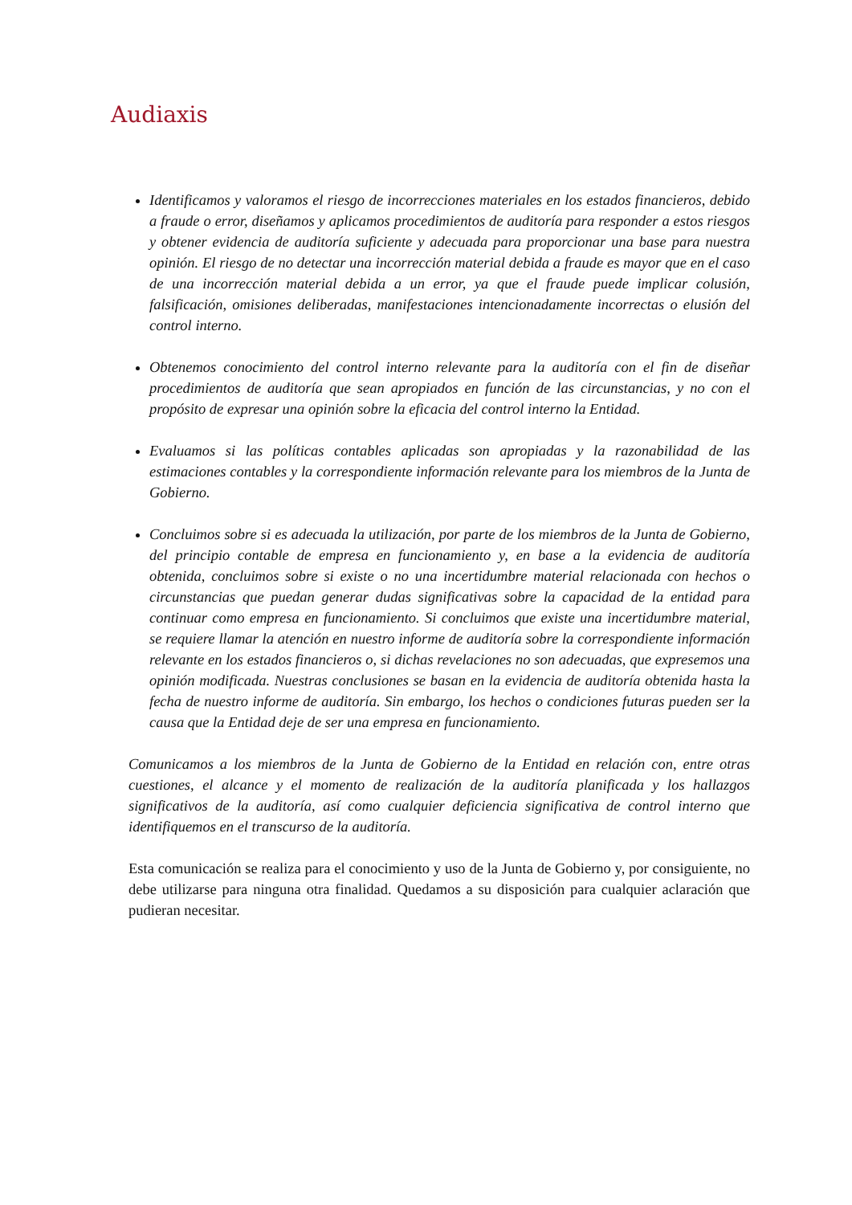Audiaxis
Identificamos y valoramos el riesgo de incorrecciones materiales en los estados financieros, debido a fraude o error, diseñamos y aplicamos procedimientos de auditoría para responder a estos riesgos y obtener evidencia de auditoría suficiente y adecuada para proporcionar una base para nuestra opinión. El riesgo de no detectar una incorrección material debida a fraude es mayor que en el caso de una incorrección material debida a un error, ya que el fraude puede implicar colusión, falsificación, omisiones deliberadas, manifestaciones intencionadamente incorrectas o elusión del control interno.
Obtenemos conocimiento del control interno relevante para la auditoría con el fin de diseñar procedimientos de auditoría que sean apropiados en función de las circunstancias, y no con el propósito de expresar una opinión sobre la eficacia del control interno la Entidad.
Evaluamos si las políticas contables aplicadas son apropiadas y la razonabilidad de las estimaciones contables y la correspondiente información relevante para los miembros de la Junta de Gobierno.
Concluimos sobre si es adecuada la utilización, por parte de los miembros de la Junta de Gobierno, del principio contable de empresa en funcionamiento y, en base a la evidencia de auditoría obtenida, concluimos sobre si existe o no una incertidumbre material relacionada con hechos o circunstancias que puedan generar dudas significativas sobre la capacidad de la entidad para continuar como empresa en funcionamiento. Si concluimos que existe una incertidumbre material, se requiere llamar la atención en nuestro informe de auditoría sobre la correspondiente información relevante en los estados financieros o, si dichas revelaciones no son adecuadas, que expresemos una opinión modificada. Nuestras conclusiones se basan en la evidencia de auditoría obtenida hasta la fecha de nuestro informe de auditoría. Sin embargo, los hechos o condiciones futuras pueden ser la causa que la Entidad deje de ser una empresa en funcionamiento.
Comunicamos a los miembros de la Junta de Gobierno de la Entidad en relación con, entre otras cuestiones, el alcance y el momento de realización de la auditoría planificada y los hallazgos significativos de la auditoría, así como cualquier deficiencia significativa de control interno que identifiquemos en el transcurso de la auditoría.
Esta comunicación se realiza para el conocimiento y uso de la Junta de Gobierno y, por consiguiente, no debe utilizarse para ninguna otra finalidad. Quedamos a su disposición para cualquier aclaración que pudieran necesitar.